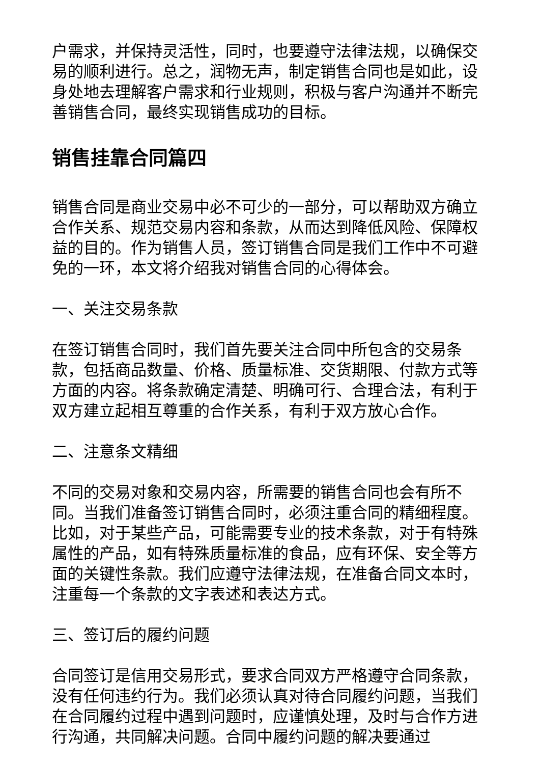户需求，并保持灵活性，同时，也要遵守法律法规，以确保交易的顺利进行。总之，润物无声，制定销售合同也是如此，设身处地去理解客户需求和行业规则，积极与客户沟通并不断完善销售合同，最终实现销售成功的目标。
销售挂靠合同篇四
销售合同是商业交易中必不可少的一部分，可以帮助双方确立合作关系、规范交易内容和条款，从而达到降低风险、保障权益的目的。作为销售人员，签订销售合同是我们工作中不可避免的一环，本文将介绍我对销售合同的心得体会。
一、关注交易条款
在签订销售合同时，我们首先要关注合同中所包含的交易条款，包括商品数量、价格、质量标准、交货期限、付款方式等方面的内容。将条款确定清楚、明确可行、合理合法，有利于双方建立起相互尊重的合作关系，有利于双方放心合作。
二、注意条文精细
不同的交易对象和交易内容，所需要的销售合同也会有所不同。当我们准备签订销售合同时，必须注重合同的精细程度。比如，对于某些产品，可能需要专业的技术条款，对于有特殊属性的产品，如有特殊质量标准的食品，应有环保、安全等方面的关键性条款。我们应遵守法律法规，在准备合同文本时，注重每一个条款的文字表述和表达方式。
三、签订后的履约问题
合同签订是信用交易形式，要求合同双方严格遵守合同条款，没有任何违约行为。我们必须认真对待合同履约问题，当我们在合同履约过程中遇到问题时，应谨慎处理，及时与合作方进行沟通，共同解决问题。合同中履约问题的解决要通过